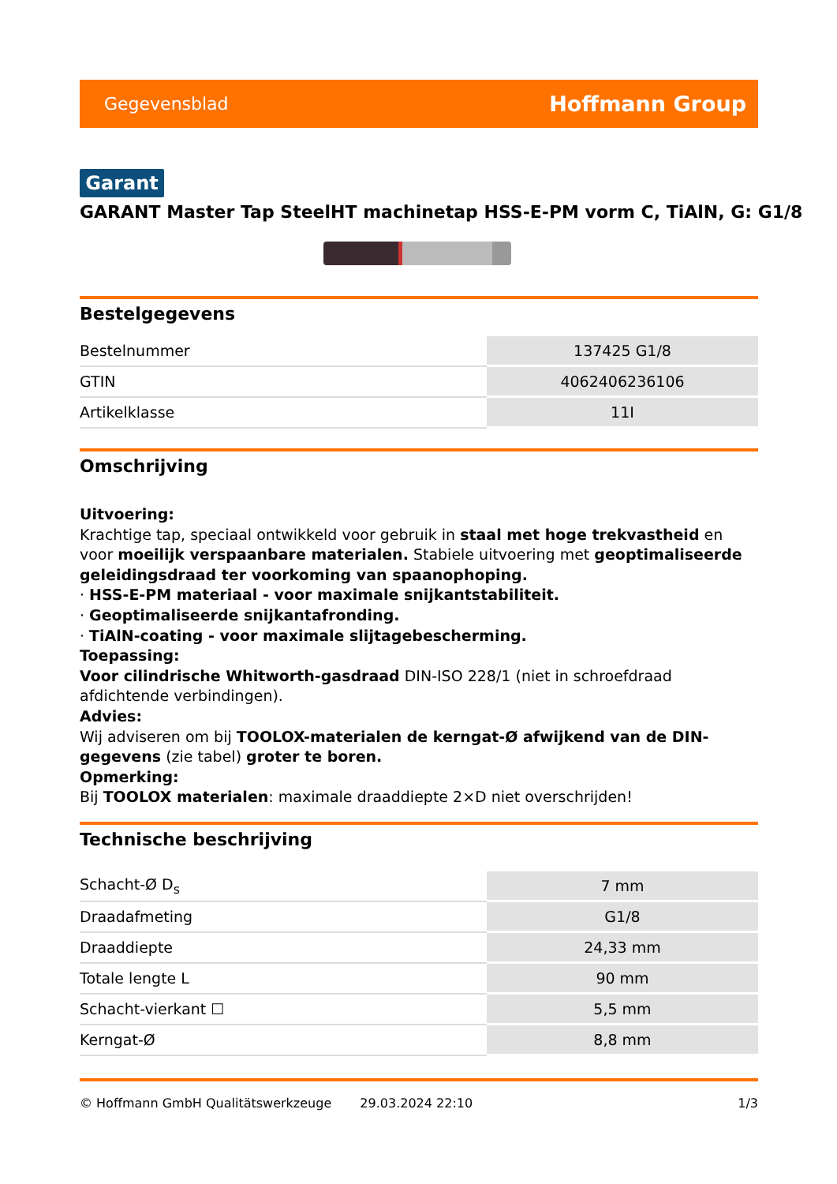Gegevensblad Hoffmann Group
Garant
GARANT Master Tap SteelHT machinetap HSS-E-PM vorm C, TiAlN, G: G1/8
Bestelgegevens
| Bestelnummer | 137425 G1/8 |
| GTIN | 4062406236106 |
| Artikelklasse | 11I |
Omschrijving
Uitvoering:
Krachtige tap, speciaal ontwikkeld voor gebruik in staal met hoge trekvastheid en voor moeilijk verspaanbare materialen. Stabiele uitvoering met geoptimaliseerde geleidingsdraad ter voorkoming van spaanophoping.
· HSS-E-PM materiaal - voor maximale snijkantstabiliteit.
· Geoptimaliseerde snijkantafronding.
· TiAlN-coating - voor maximale slijtagebescherming.
Toepassing:
Voor cilindrische Whitworth-gasdraad DIN-ISO 228/1 (niet in schroefdraad afdichtende verbindingen).
Advies:
Wij adviseren om bij TOOLOX-materialen de kerngat-Ø afwijkend van de DIN-gegevens (zie tabel) groter te boren.
Opmerking:
Bij TOOLOX materialen: maximale draaddiepte 2×D niet overschrijden!
Technische beschrijving
| Schacht-Ø D<sub>s</sub> | 7 mm |
| Draadafmeting | G1/8 |
| Draaddiepte | 24,33 mm |
| Totale lengte L | 90 mm |
| Schacht-vierkant ☐ | 5,5 mm |
| Kerngat-Ø | 8,8 mm |
© Hoffmann GmbH Qualitätswerkzeuge 29.03.2024 22:10 1/3